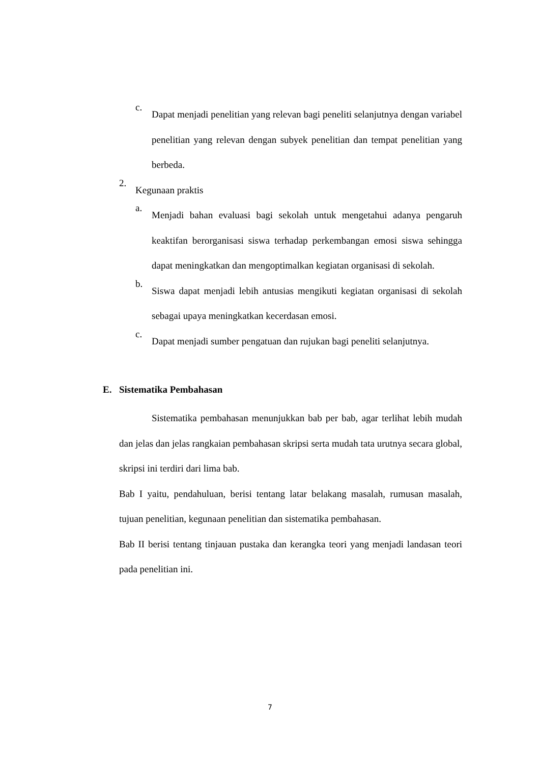c.
Dapat menjadi penelitian yang relevan bagi peneliti selanjutnya dengan variabel penelitian yang relevan dengan subyek penelitian dan tempat penelitian yang berbeda.
2.
Kegunaan praktis
a.
Menjadi bahan evaluasi bagi sekolah untuk mengetahui adanya pengaruh keaktifan berorganisasi siswa terhadap perkembangan emosi siswa sehingga dapat meningkatkan dan mengoptimalkan kegiatan organisasi di sekolah.
b.
Siswa dapat menjadi lebih antusias mengikuti kegiatan organisasi di sekolah sebagai upaya meningkatkan kecerdasan emosi.
c.
Dapat menjadi sumber pengatuan dan rujukan bagi peneliti selanjutnya.
E. Sistematika Pembahasan
Sistematika pembahasan menunjukkan bab per bab, agar terlihat lebih mudah dan jelas dan jelas rangkaian pembahasan skripsi serta mudah tata urutnya secara global, skripsi ini terdiri dari lima bab.
Bab I yaitu, pendahuluan, berisi tentang latar belakang masalah, rumusan masalah, tujuan penelitian, kegunaan penelitian dan sistematika pembahasan.
Bab II berisi tentang tinjauan pustaka dan kerangka teori yang menjadi landasan teori pada penelitian ini.
7